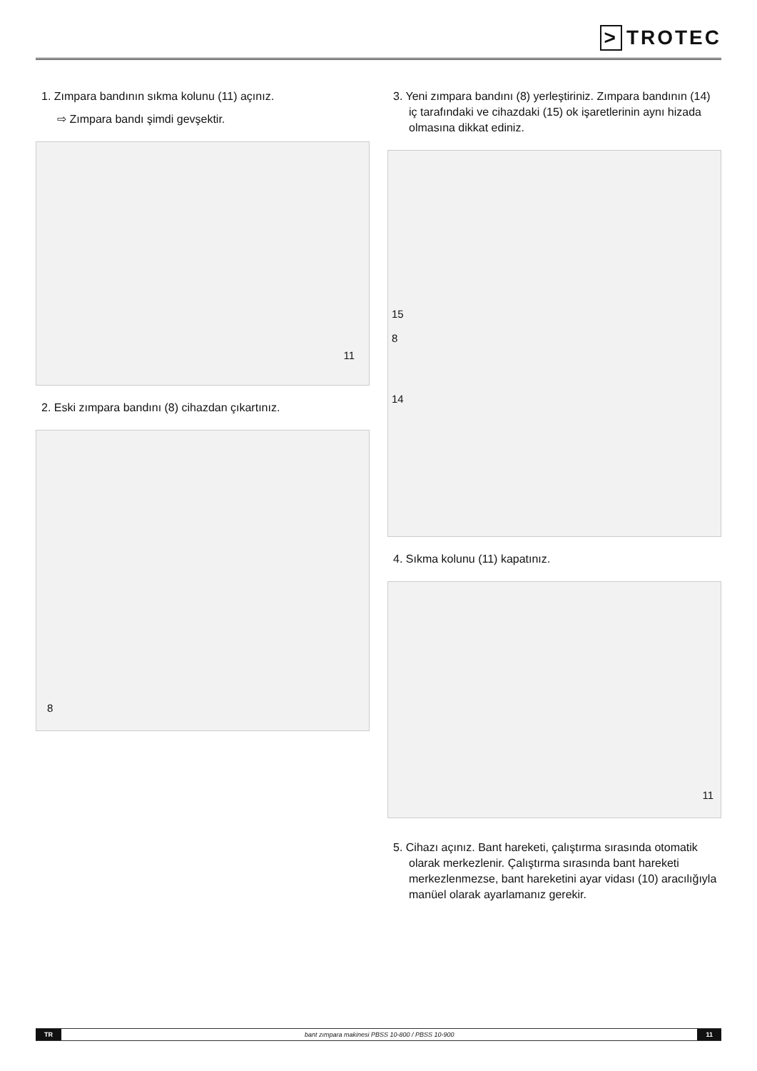> TROTEC
1. Zımpara bandının sıkma kolunu (11) açınız.
⇨ Zımpara bandı şimdi gevşektir.
11
2. Eski zımpara bandını (8) cihazdan çıkartınız.
8
3. Yeni zımpara bandını (8) yerleştiriniz. Zımpara bandının (14) iç tarafındaki ve cihazdaki (15) ok işaretlerinin aynı hizada olmasına dikkat ediniz.
15
8
14
4. Sıkma kolunu (11) kapatınız.
11
5. Cihazı açınız. Bant hareketi, çalıştırma sırasında otomatik olarak merkezlenir. Çalıştırma sırasında bant hareketi merkezlenmezse, bant hareketini ayar vidası (10) aracılığıyla manüel olarak ayarlamanız gerekir.
TR bant zımpara makinesi PBSS 10-800 / PBSS 10-900 11